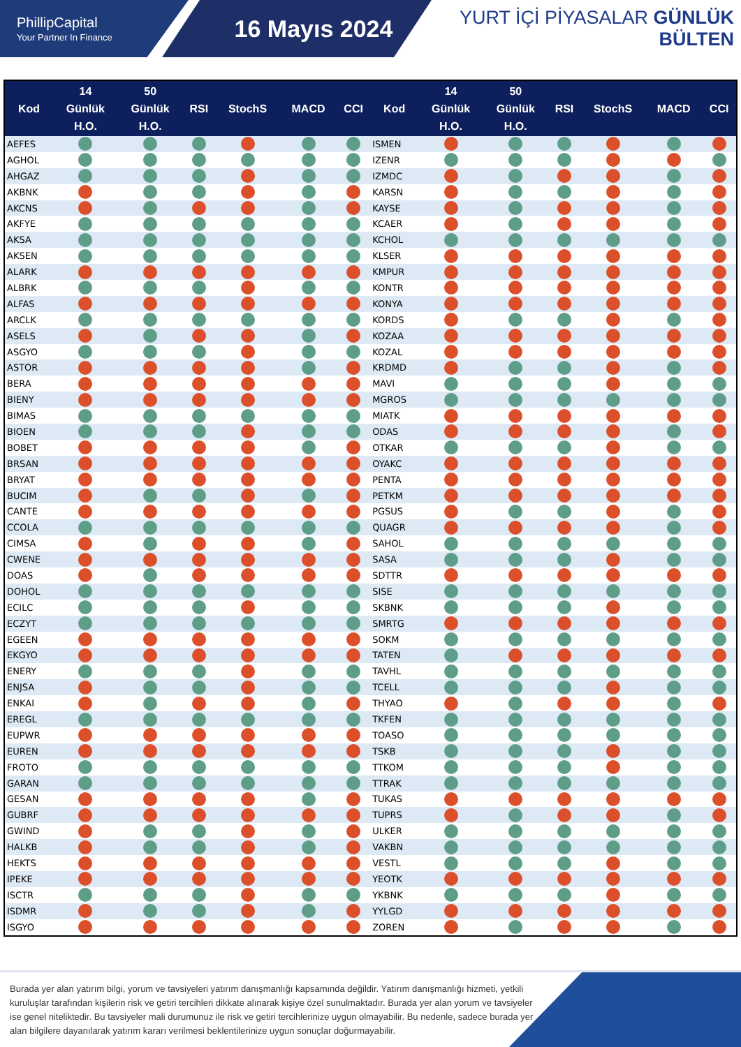PhillipCapital
Your Partner In Finance
16 Mayıs 2024
YURT İÇİ PİYASALAR GÜNLÜK BÜLTEN
| Kod | 14 Günlük H.O. | 50 Günlük H.O. | RSI | StochS | MACD | CCI | Kod | 14 Günlük H.O. | 50 Günlük H.O. | RSI | StochS | MACD | CCI |
| --- | --- | --- | --- | --- | --- | --- | --- | --- | --- | --- | --- | --- | --- |
| AEFES | | | | | | | ISMEN | | | | | | |
| AGHOL | | | | | | | IZENR | | | | | | |
| AHGAZ | | | | | | | IZMDC | | | | | | |
| AKBNK | | | | | | | KARSN | | | | | | |
| AKCNS | | | | | | | KAYSE | | | | | | |
| AKFYE | | | | | | | KCAER | | | | | | |
| AKSA | | | | | | | KCHOL | | | | | | |
| AKSEN | | | | | | | KLSER | | | | | | |
| ALARK | | | | | | | KMPUR | | | | | | |
| ALBRK | | | | | | | KONTR | | | | | | |
| ALFAS | | | | | | | KONYA | | | | | | |
| ARCLK | | | | | | | KORDS | | | | | | |
| ASELS | | | | | | | KOZAA | | | | | | |
| ASGYO | | | | | | | KOZAL | | | | | | |
| ASTOR | | | | | | | KRDMD | | | | | | |
| BERA | | | | | | | MAVI | | | | | | |
| BIENY | | | | | | | MGROS | | | | | | |
| BIMAS | | | | | | | MIATK | | | | | | |
| BIOEN | | | | | | | ODAS | | | | | | |
| BOBET | | | | | | | OTKAR | | | | | | |
| BRSAN | | | | | | | OYAKC | | | | | | |
| BRYAT | | | | | | | PENTA | | | | | | |
| BUCIM | | | | | | | PETKM | | | | | | |
| CANTE | | | | | | | PGSUS | | | | | | |
| CCOLA | | | | | | | QUAGR | | | | | | |
| CIMSA | | | | | | | SAHOL | | | | | | |
| CWENE | | | | | | | SASA | | | | | | |
| DOAS | | | | | | | SDTTR | | | | | | |
| DOHOL | | | | | | | SISE | | | | | | |
| ECILC | | | | | | | SKBNK | | | | | | |
| ECZYT | | | | | | | SMRTG | | | | | | |
| EGEEN | | | | | | | SOKM | | | | | | |
| EKGYO | | | | | | | TATEN | | | | | | |
| ENERY | | | | | | | TAVHL | | | | | | |
| ENJSA | | | | | | | TCELL | | | | | | |
| ENKAI | | | | | | | THYAO | | | | | | |
| EREGL | | | | | | | TKFEN | | | | | | |
| EUPWR | | | | | | | TOASO | | | | | | |
| EUREN | | | | | | | TSKB | | | | | | |
| FROTO | | | | | | | TTKOM | | | | | | |
| GARAN | | | | | | | TTRAK | | | | | | |
| GESAN | | | | | | | TUKAS | | | | | | |
| GUBRF | | | | | | | TUPRS | | | | | | |
| GWIND | | | | | | | ULKER | | | | | | |
| HALKB | | | | | | | VAKBN | | | | | | |
| HEKTS | | | | | | | VESTL | | | | | | |
| IPEKE | | | | | | | YEOTK | | | | | | |
| ISCTR | | | | | | | YKBNK | | | | | | |
| ISDMR | | | | | | | YYLGD | | | | | | |
| ISGYO | | | | | | | ZOREN | | | | | | |
Burada yer alan yatırım bilgi, yorum ve tavsiyeleri yatırım danışmanlığı kapsamında değildir. Yatırım danışmanlığı hizmeti, yetkili kuruluşlar tarafından kişilerin risk ve getiri tercihleri dikkate alınarak kişiye özel sunulmaktadır. Burada yer alan yorum ve tavsiyeler ise genel niteliktedir. Bu tavsiyeler mali durumunuz ile risk ve getiri tercihlerinize uygun olmayabilir. Bu nedenle, sadece burada yer alan bilgilere dayanılarak yatırım kararı verilmesi beklentilerinize uygun sonuçlar doğurmayabilir.